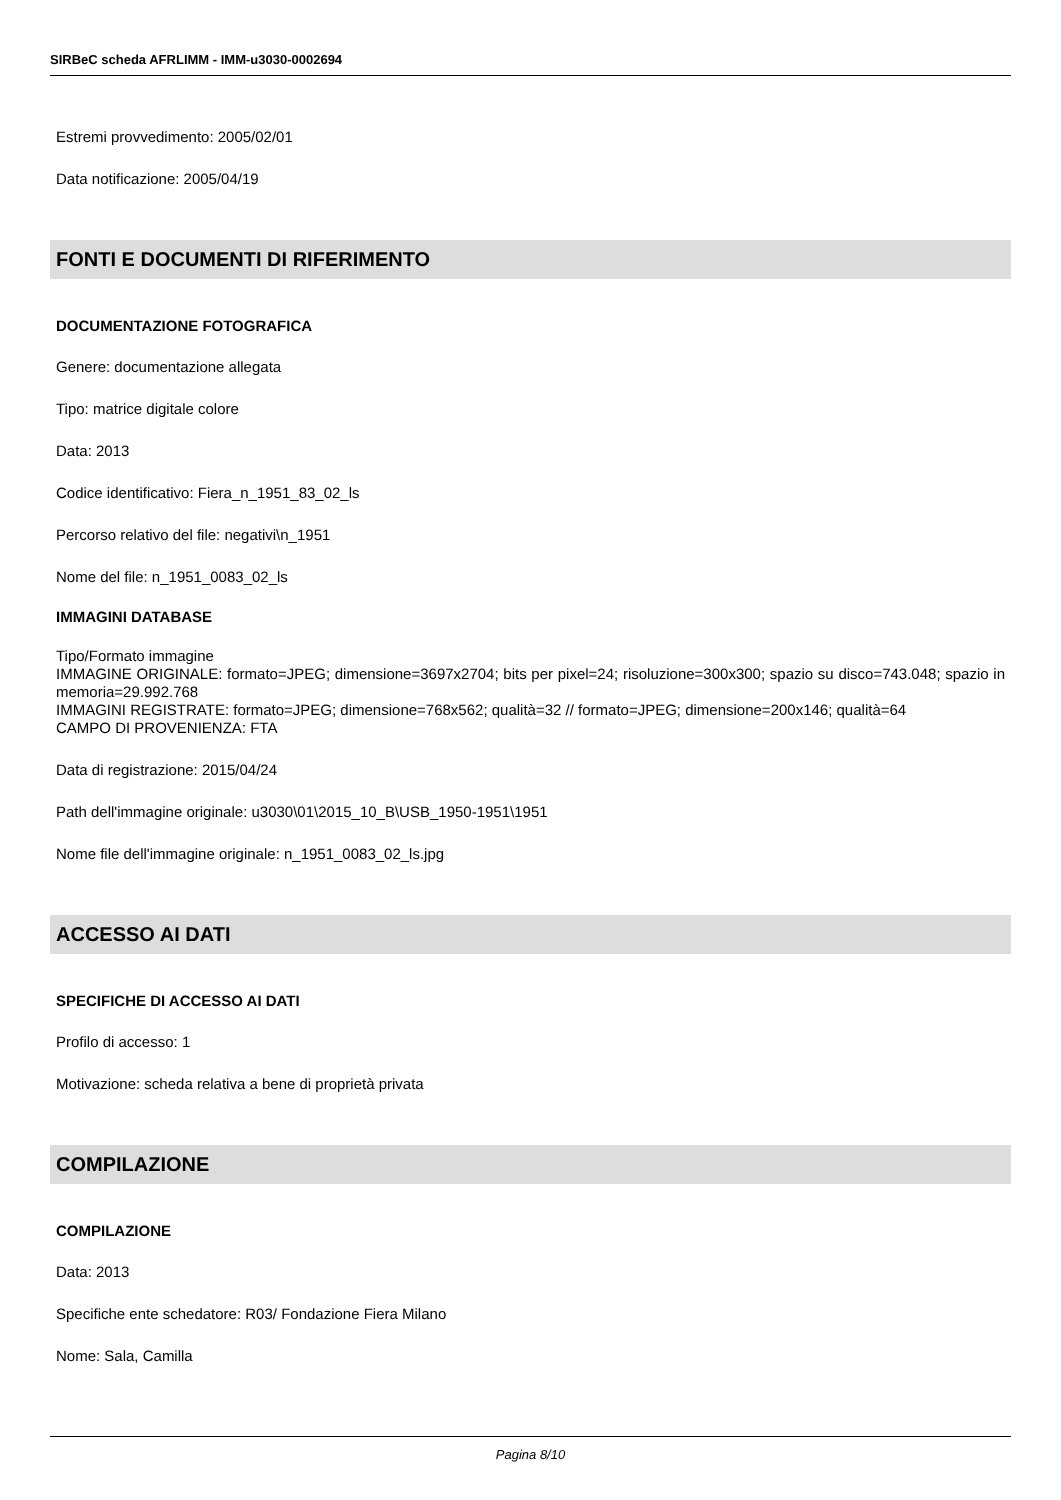SIRBeC scheda AFRLIMM - IMM-u3030-0002694
Estremi provvedimento: 2005/02/01
Data notificazione: 2005/04/19
FONTI E DOCUMENTI DI RIFERIMENTO
DOCUMENTAZIONE FOTOGRAFICA
Genere: documentazione allegata
Tipo: matrice digitale colore
Data: 2013
Codice identificativo: Fiera_n_1951_83_02_ls
Percorso relativo del file: negativi\n_1951
Nome del file: n_1951_0083_02_ls
IMMAGINI DATABASE
Tipo/Formato immagine
IMMAGINE ORIGINALE: formato=JPEG; dimensione=3697x2704; bits per pixel=24; risoluzione=300x300; spazio su disco=743.048; spazio in memoria=29.992.768
IMMAGINI REGISTRATE: formato=JPEG; dimensione=768x562; qualità=32 // formato=JPEG; dimensione=200x146; qualità=64
CAMPO DI PROVENIENZA: FTA
Data di registrazione: 2015/04/24
Path dell'immagine originale: u3030\01\2015_10_B\USB_1950-1951\1951
Nome file dell'immagine originale: n_1951_0083_02_ls.jpg
ACCESSO AI DATI
SPECIFICHE DI ACCESSO AI DATI
Profilo di accesso: 1
Motivazione: scheda relativa a bene di proprietà privata
COMPILAZIONE
COMPILAZIONE
Data: 2013
Specifiche ente schedatore: R03/ Fondazione Fiera Milano
Nome: Sala, Camilla
Pagina 8/10